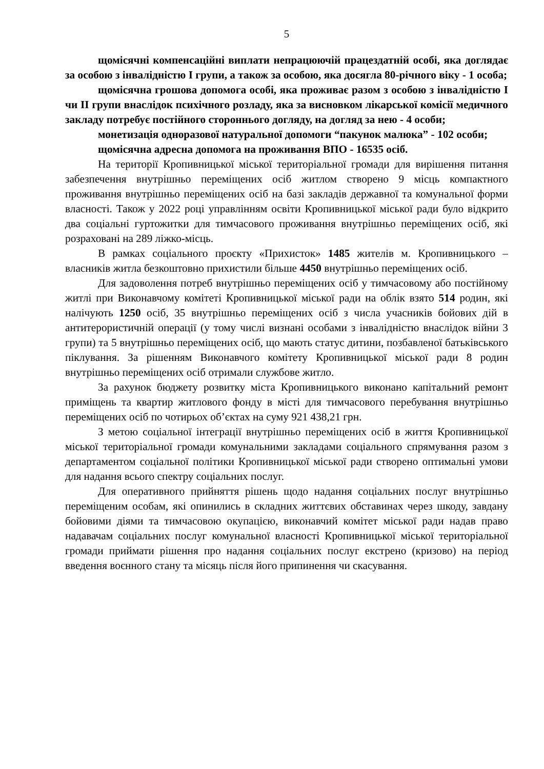5
щомісячні компенсаційні виплати непрацюючій працездатній особі, яка доглядає за особою з інвалідністю I групи, а також за особою, яка досягла 80-річного віку - 1 особа;
щомісячна грошова допомога особі, яка проживає разом з особою з інвалідністю I чи II групи внаслідок психічного розладу, яка за висновком лікарської комісії медичного закладу потребує постійного стороннього догляду, на догляд за нею - 4 особи;
монетизація одноразової натуральної допомоги “пакунок малюка” - 102 особи;
щомісячна адресна допомога на проживання ВПО - 16535 осіб.
На території Кропивницької міської територіальної громади для вирішення питання забезпечення внутрішньо переміщених осіб житлом створено 9 місць компактного проживання внутрішньо переміщених осіб на базі закладів державної та комунальної форми власності. Також у 2022 році управлінням освіти Кропивницької міської ради було відкрито два соціальні гуртожитки для тимчасового проживання внутрішньо переміщених осіб, які розраховані на 289 ліжко-місць.
В рамках соціального проєкту «Прихисток» 1485 жителів м. Кропивницького – власників житла безкоштовно прихистили більше 4450 внутрішньо переміщених осіб.
Для задоволення потреб внутрішньо переміщених осіб у тимчасовому або постійному житлі при Виконавчому комітеті Кропивницької міської ради на облік взято 514 родин, які налічують 1250 осіб, 35 внутрішньо переміщених осіб з числа учасників бойових дій в антитерористичній операції (у тому числі визнані особами з інвалідністю внаслідок війни 3 групи) та 5 внутрішньо переміщених осіб, що мають статус дитини, позбавленої батьківського піклування. За рішенням Виконавчого комітету Кропивницької міської ради 8 родин внутрішньо переміщених осіб отримали службове житло.
За рахунок бюджету розвитку міста Кропивницького виконано капітальний ремонт приміщень та квартир житлового фонду в місті для тимчасового перебування внутрішньо переміщених осіб по чотирьох об’єктах на суму 921 438,21 грн.
З метою соціальної інтеграції внутрішньо переміщених осіб в життя Кропивницької міської територіальної громади комунальними закладами соціального спрямування разом з департаментом соціальної політики Кропивницької міської ради створено оптимальні умови для надання всього спектру соціальних послуг.
Для оперативного прийняття рішень щодо надання соціальних послуг внутрішньо переміщеним особам, які опинились в складних життєвих обставинах через шкоду, завдану бойовими діями та тимчасовою окупацією, виконавчий комітет міської ради надав право надавачам соціальних послуг комунальної власності Кропивницької міської територіальної громади приймати рішення про надання соціальних послуг екстрено (кризово) на період введення воєнного стану та місяць після його припинення чи скасування.